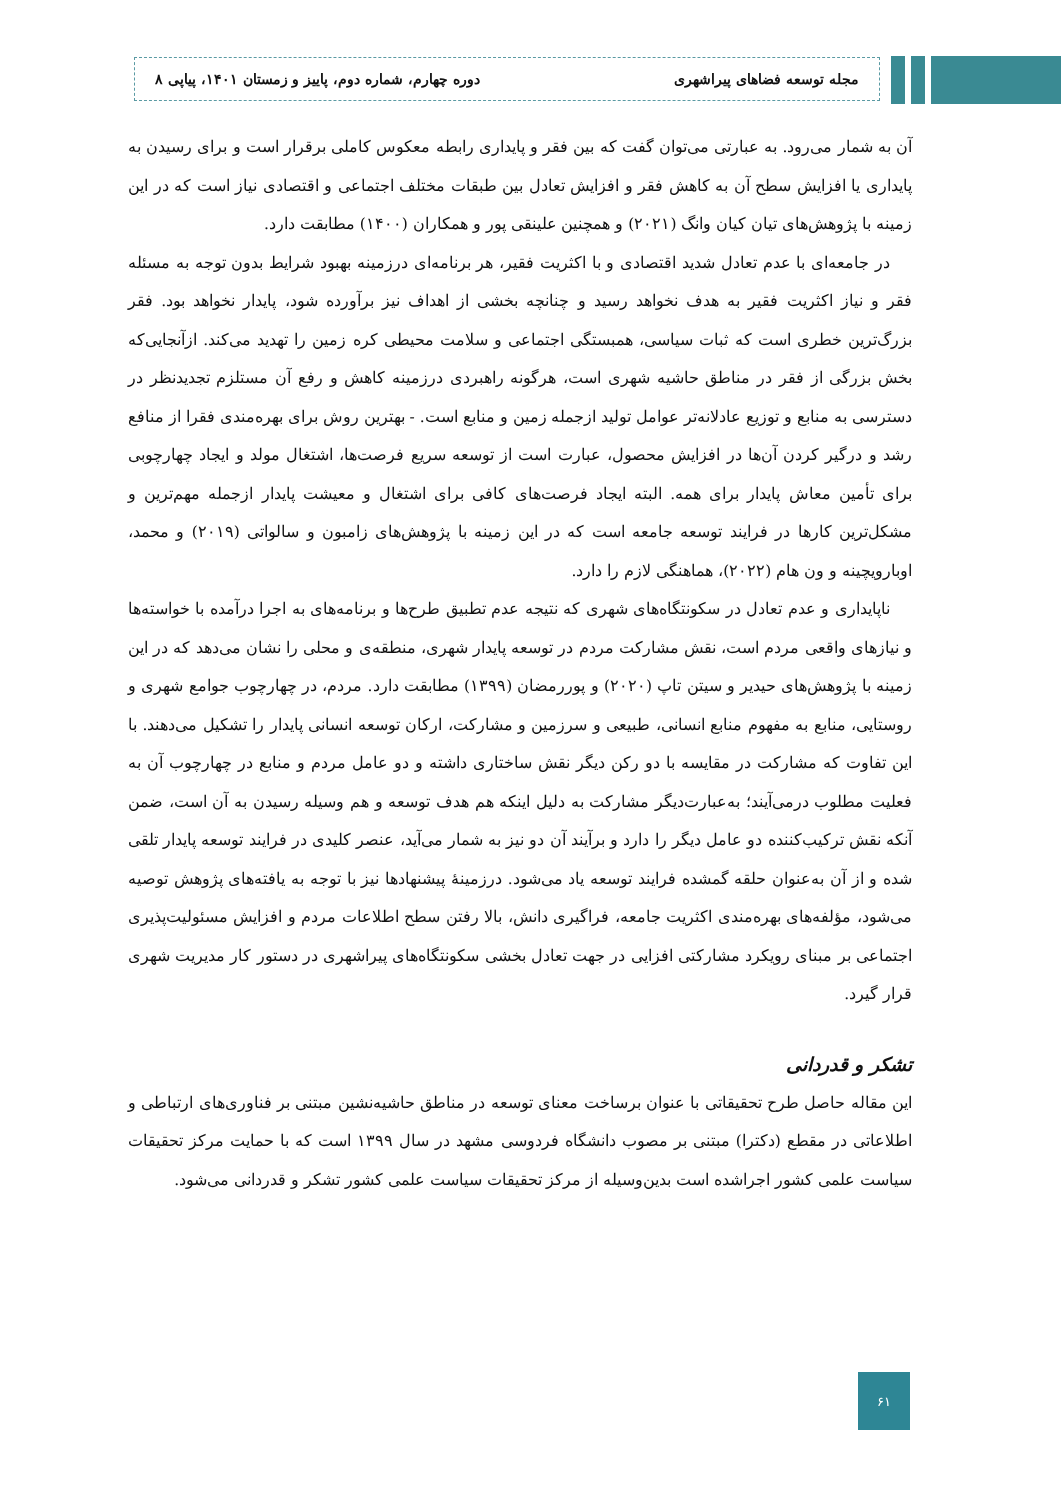مجله توسعه فضاهای پیراشهری دوره چهارم، شماره دوم، پاییز و زمستان ۱۴۰۱، پیاپی ۸
آن به شمار می‌رود. به عبارتی می‌توان گفت که بین فقر و پایداری رابطه معکوس کاملی برقرار است و برای رسیدن به پایداری یا افزایش سطح آن به کاهش فقر و افزایش تعادل بین طبقات مختلف اجتماعی و اقتصادی نیاز است که در این زمینه با پژوهش‌های تیان کیان وانگ (۲۰۲۱) و همچنین علینقی پور و همکاران (۱۴۰۰) مطابقت دارد.
در جامعه‌ای با عدم تعادل شدید اقتصادی و با اکثریت فقیر، هر برنامه‌ای درزمینه بهبود شرایط بدون توجه به مسئله فقر و نیاز اکثریت فقیر به هدف نخواهد رسید و چنانچه بخشی از اهداف نیز برآورده شود، پایدار نخواهد بود. فقر بزرگ‌ترین خطری است که ثبات سیاسی، همبستگی اجتماعی و سلامت محیطی کره زمین را تهدید می‌کند. ازآنجایی‌که بخش بزرگی از فقر در مناطق حاشیه شهری است، هرگونه راهبردی درزمینه کاهش و رفع آن مستلزم تجدیدنظر در دسترسی به منابع و توزیع عادلانه‌تر عوامل تولید ازجمله زمین و منابع است. - بهترین روش برای بهره‌مندی فقرا از منافع رشد و درگیر کردن آن‌ها در افزایش محصول، عبارت است از توسعه سریع فرصت‌ها، اشتغال مولد و ایجاد چهارچوبی برای تأمین معاش پایدار برای همه. البته ایجاد فرصت‌های کافی برای اشتغال و معیشت پایدار ازجمله مهم‌ترین و مشکل‌ترین کارها در فرایند توسعه جامعه است که در این زمینه با پژوهش‌های زامبون و سالواتی (۲۰۱۹) و محمد، اوبارویچینه و ون هام (۲۰۲۲)، هماهنگی لازم را دارد.
ناپایداری و عدم تعادل در سکونتگاه‌های شهری که نتیجه عدم تطبیق طرح‌ها و برنامه‌های به اجرا درآمده با خواسته‌ها و نیازهای واقعی مردم است، نقش مشارکت مردم در توسعه پایدار شهری، منطقه‌ی و محلی را نشان می‌دهد که در این زمینه با پژوهش‌های حیدیر و سیتن تاپ (۲۰۲۰) و پوررمضان (۱۳۹۹) مطابقت دارد. مردم، در چهارچوب جوامع شهری و روستایی، منابع به مفهوم منابع انسانی، طبیعی و سرزمین و مشارکت، ارکان توسعه انسانی پایدار را تشکیل می‌دهند. با این تفاوت که مشارکت در مقایسه با دو رکن دیگر نقش ساختاری داشته و دو عامل مردم و منابع در چهارچوب آن به فعلیت مطلوب درمی‌آیند؛ به‌عبارت‌دیگر مشارکت به دلیل اینکه هم هدف توسعه و هم وسیله رسیدن به آن است، ضمن آنکه نقش ترکیب‌کننده دو عامل دیگر را دارد و برآیند آن دو نیز به شمار می‌آید، عنصر کلیدی در فرایند توسعه پایدار تلقی شده و از آن به‌عنوان حلقه گمشده فرایند توسعه یاد می‌شود. درزمینهٔ پیشنهادها نیز با توجه به یافته‌های پژوهش توصیه می‌شود، مؤلفه‌های بهره‌مندی اکثریت جامعه، فراگیری دانش، بالا رفتن سطح اطلاعات مردم و افزایش مسئولیت‌پذیری اجتماعی بر مبنای رویکرد مشارکتی افزایی در جهت تعادل بخشی سکونتگاه‌های پیراشهری در دستور کار مدیریت شهری قرار گیرد.
تشکر و قدردانی
این مقاله حاصل طرح تحقیقاتی با عنوان برساخت معنای توسعه در مناطق حاشیه‌نشین مبتنی بر فناوری‌های ارتباطی و اطلاعاتی در مقطع (دکترا) مبتنی بر مصوب دانشگاه فردوسی مشهد در سال ۱۳۹۹ است که با حمایت مرکز تحقیقات سیاست علمی کشور اجراشده است بدین‌وسیله از مرکز تحقیقات سیاست علمی کشور تشکر و قدردانی می‌شود.
۶۱